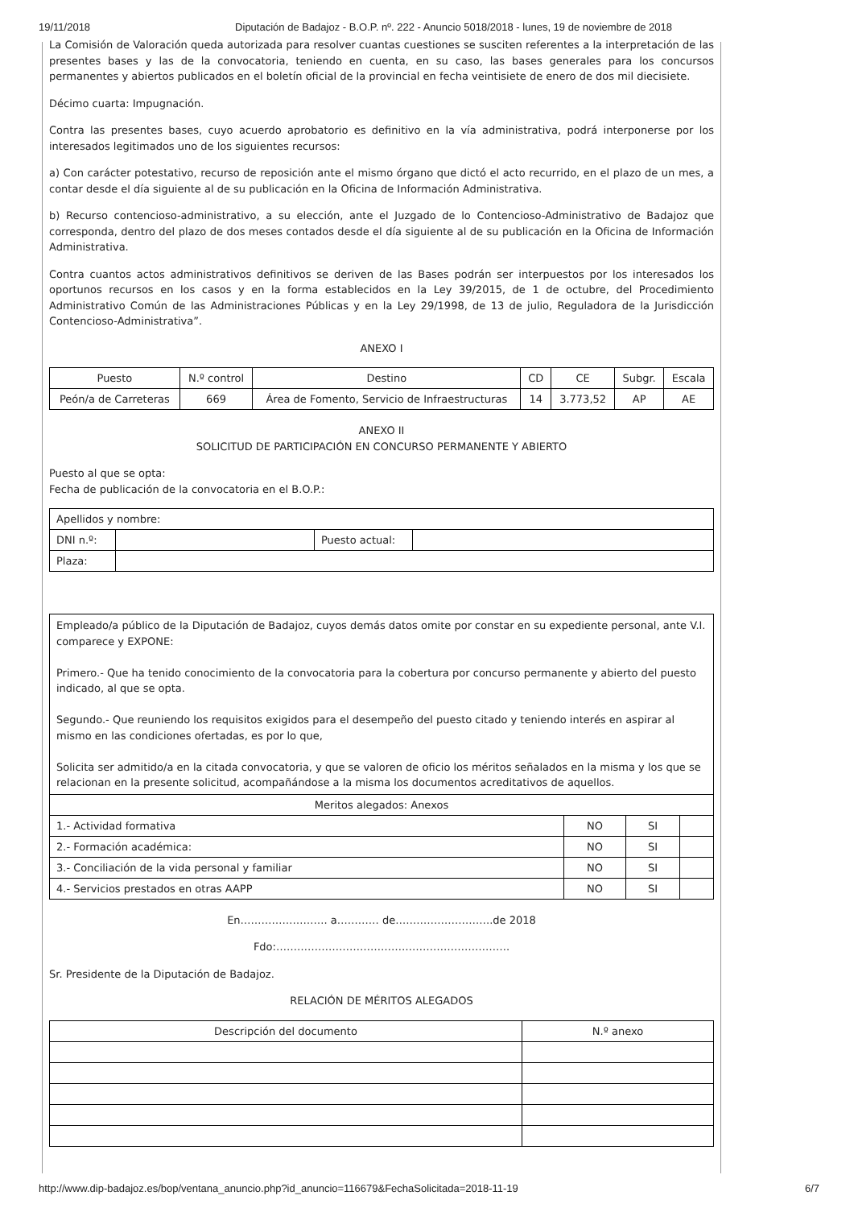19/11/2018 Diputación de Badajoz - B.O.P. nº. 222 - Anuncio 5018/2018 - lunes, 19 de noviembre de 2018
La Comisión de Valoración queda autorizada para resolver cuantas cuestiones se susciten referentes a la interpretación de las presentes bases y las de la convocatoria, teniendo en cuenta, en su caso, las bases generales para los concursos permanentes y abiertos publicados en el boletín oficial de la provincial en fecha veintisiete de enero de dos mil diecisiete.
Décimo cuarta: Impugnación.
Contra las presentes bases, cuyo acuerdo aprobatorio es definitivo en la vía administrativa, podrá interponerse por los interesados legitimados uno de los siguientes recursos:
a) Con carácter potestativo, recurso de reposición ante el mismo órgano que dictó el acto recurrido, en el plazo de un mes, a contar desde el día siguiente al de su publicación en la Oficina de Información Administrativa.
b) Recurso contencioso-administrativo, a su elección, ante el Juzgado de lo Contencioso-Administrativo de Badajoz que corresponda, dentro del plazo de dos meses contados desde el día siguiente al de su publicación en la Oficina de Información Administrativa.
Contra cuantos actos administrativos definitivos se deriven de las Bases podrán ser interpuestos por los interesados los oportunos recursos en los casos y en la forma establecidos en la Ley 39/2015, de 1 de octubre, del Procedimiento Administrativo Común de las Administraciones Públicas y en la Ley 29/1998, de 13 de julio, Reguladora de la Jurisdicción Contencioso-Administrativa”.
ANEXO I
| Puesto | N.º control | Destino | CD | CE | Subgr. | Escala |
| --- | --- | --- | --- | --- | --- | --- |
| Peón/a de Carreteras | 669 | Área de Fomento, Servicio de Infraestructuras | 14 | 3.773,52 | AP | AE |
ANEXO II
SOLICITUD DE PARTICIPACIÓN EN CONCURSO PERMANENTE Y ABIERTO
Puesto al que se opta:
Fecha de publicación de la convocatoria en el B.O.P.:
| Apellidos y nombre: | | | |
| DNI n.º: | | Puesto actual: | |
| Plaza: | | | |
| Empleado/a público de la Diputación de Badajoz, cuyos demás datos omite por constar en su expediente personal, ante V.I. comparece y EXPONE: Primero.- Que ha tenido conocimiento de la convocatoria para la cobertura por concurso permanente y abierto del puesto indicado, al que se opta. Segundo.- Que reuniendo los requisitos exigidos para el desempeño del puesto citado y teniendo interés en aspirar al mismo en las condiciones ofertadas, es por lo que, Solicita ser admitido/a en la citada convocatoria, y que se valoren de oficio los méritos señalados en la misma y los que se relacionan en la presente solicitud, acompañándose a la misma los documentos acreditativos de aquellos. | | | |
| Meritos alegados: Anexos | | | |
| 1.- Actividad formativa | NO | SI | |
| 2.- Formación académica: | NO | SI | |
| 3.- Conciliación de la vida personal y familiar | NO | SI | |
| 4.- Servicios prestados en otras AAPP | NO | SI | |
En……………………. a………… de……………………….de 2018
Fdo:………………………………………………………….
Sr. Presidente de la Diputación de Badajoz.
RELACIÓN DE MÉRITOS ALEGADOS
| Descripción del documento | N.º anexo |
| --- | --- |
http://www.dip-badajoz.es/bop/ventana_anuncio.php?id_anuncio=116679&FechaSolicitada=2018-11-19 6/7